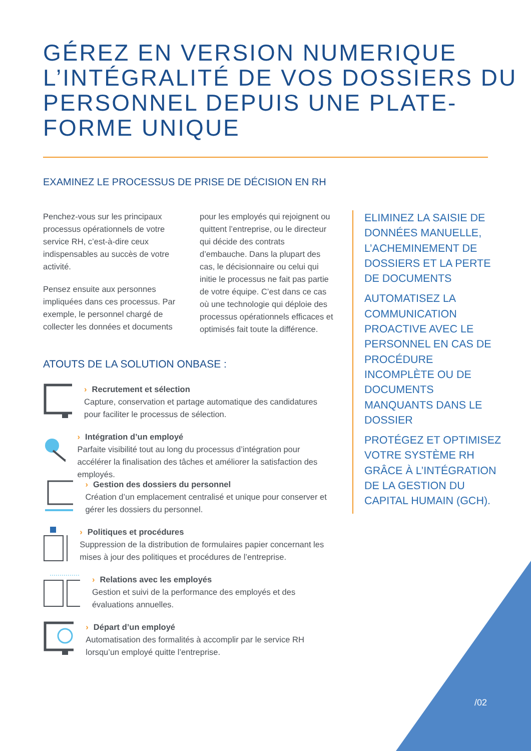GÉREZ EN VERSION NUMERIQUE L’INTÉGRALITÉ DE VOS DOSSIERS DU PERSONNEL DEPUIS UNE PLATE-FORME UNIQUE
EXAMINEZ LE PROCESSUS DE PRISE DE DÉCISION EN RH
Penchez-vous sur les principaux processus opérationnels de votre service RH, c’est-à-dire ceux indispensables au succès de votre activité.
Pensez ensuite aux personnes impliquées dans ces processus. Par exemple, le personnel chargé de collecter les données et documents pour les employés qui rejoignent ou quittent l’entreprise, ou le directeur qui décide des contrats d’embauche. Dans la plupart des cas, le décisionnaire ou celui qui initie le processus ne fait pas partie de votre équipe. C’est dans ce cas où une technologie qui déploie des processus opérationnels efficaces et optimisés fait toute la différence.
ELIMINEZ LA SAISIE DE DONNÉES MANUELLE, L’ACHEMINEMENT DE DOSSIERS ET LA PERTE DE DOCUMENTS
AUTOMATISEZ LA COMMUNICATION PROACTIVE AVEC LE PERSONNEL EN CAS DE PROCÉDURE INCOMPLÈTE OU DE DOCUMENTS MANQUANTS DANS LE DOSSIER
PROTÉGEZ ET OPTIMISEZ VOTRE SYSTÈME RH GRÂCE À L’INTÉGRATION DE LA GESTION DU CAPITAL HUMAIN (GCH).
ATOUTS DE LA SOLUTION ONBASE :
› Recrutement et sélection
Capture, conservation et partage automatique des candidatures pour faciliter le processus de sélection.
› Intégration d’un employé
Parfaite visibilité tout au long du processus d’intégration pour accélérer la finalisation des tâches et améliorer la satisfaction des employés.
› Gestion des dossiers du personnel
Création d’un emplacement centralisé et unique pour conserver et gérer les dossiers du personnel.
› Politiques et procédures
Suppression de la distribution de formulaires papier concernant les mises à jour des politiques et procédures de l’entreprise.
› Relations avec les employés
Gestion et suivi de la performance des employés et des évaluations annuelles.
› Départ d’un employé
Automatisation des formalités à accomplir par le service RH lorsqu’un employé quitte l’entreprise.
/02